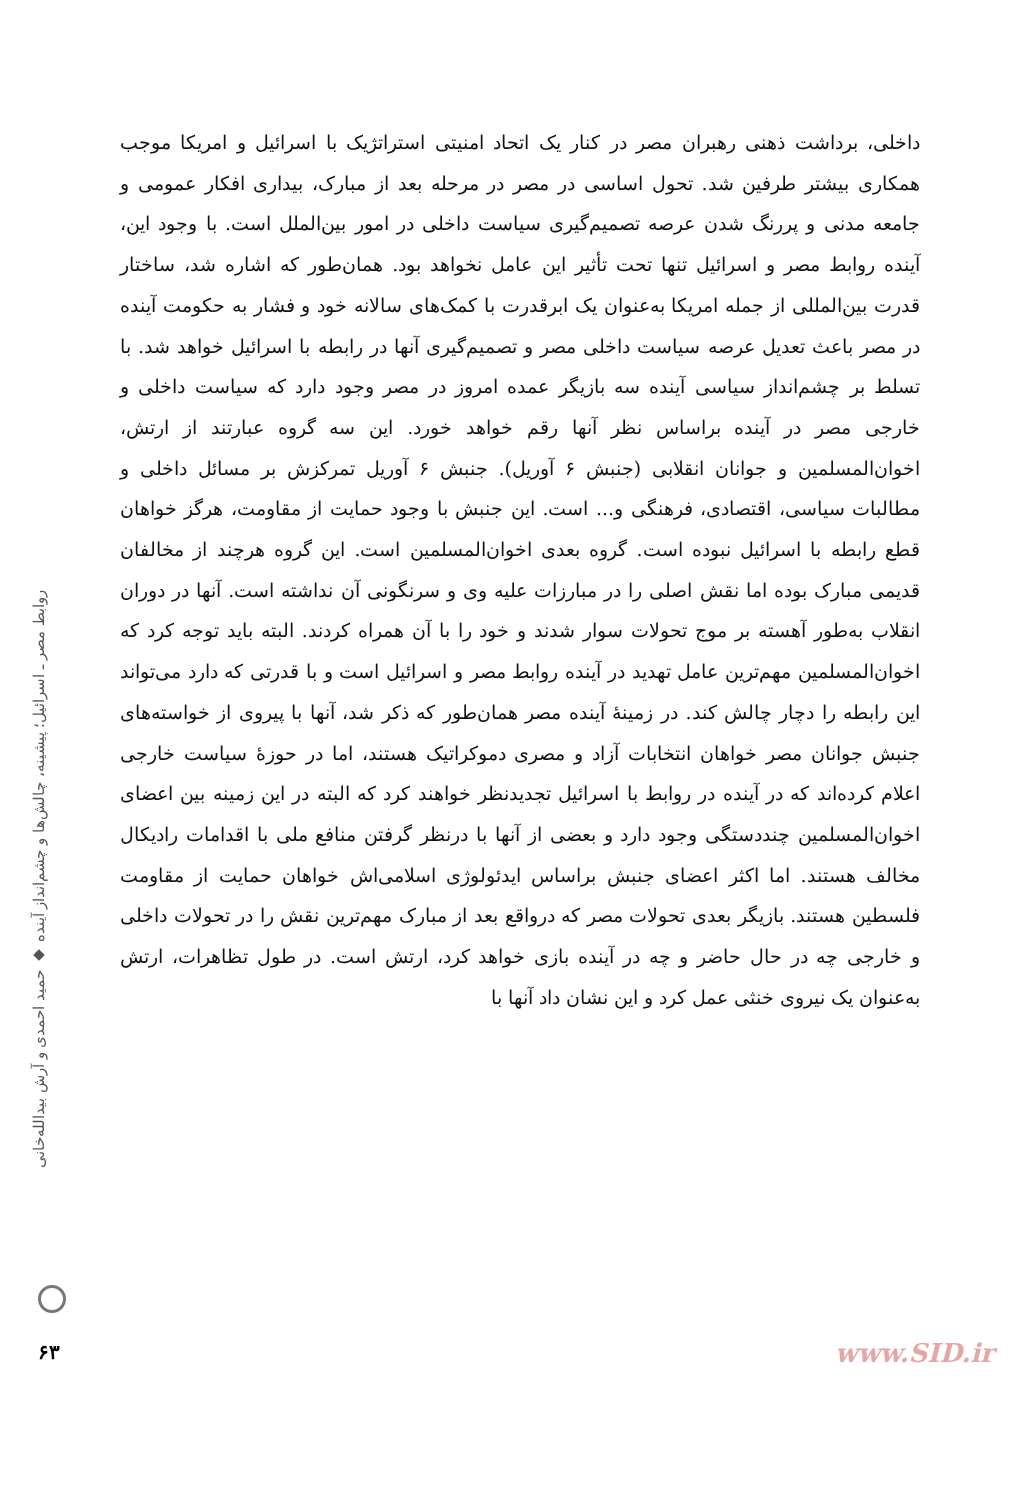داخلی، برداشت ذهنی رهبران مصر در کنار یک اتحاد امنیتی استراتژیک با اسرائیل و امریکا موجب همکاری بیشتر طرفین شد. تحول اساسی در مصر در مرحله بعد از مبارک، بیداری افکار عمومی و جامعه مدنی و پررنگ شدن عرصه تصمیم‌گیری سیاست داخلی در امور بین‌الملل است. با وجود این، آینده روابط مصر و اسرائیل تنها تحت تأثیر این عامل نخواهد بود. همان‌طور که اشاره شد، ساختار قدرت بین‌المللی از جمله امریکا به‌عنوان یک ابرقدرت با کمک‌های سالانه خود و فشار به حکومت آینده در مصر باعث تعدیل عرصه سیاست داخلی مصر و تصمیم‌گیری آنها در رابطه با اسرائیل خواهد شد. با تسلط بر چشم‌انداز سیاسی آینده سه بازیگر عمده امروز در مصر وجود دارد که سیاست داخلی و خارجی مصر در آینده براساس نظر آنها رقم خواهد خورد. این سه گروه عبارتند از ارتش، اخوان‌المسلمین و جوانان انقلابی (جنبش ۶ آوریل). جنبش ۶ آوریل تمرکزش بر مسائل داخلی و مطالبات سیاسی، اقتصادی، فرهنگی و... است. این جنبش با وجود حمایت از مقاومت، هرگز خواهان قطع رابطه با اسرائیل نبوده است. گروه بعدی اخوان‌المسلمین است. این گروه هرچند از مخالفان قدیمی مبارک بوده اما نقش اصلی را در مبارزات علیه وی و سرنگونی آن نداشته است. آنها در دوران انقلاب به‌طور آهسته بر موج تحولات سوار شدند و خود را با آن همراه کردند. البته باید توجه کرد که اخوان‌المسلمین مهم‌ترین عامل تهدید در آینده روابط مصر و اسرائیل است و با قدرتی که دارد می‌تواند این رابطه را دچار چالش کند. در زمینهٔ آینده مصر همان‌طور که ذکر شد، آنها با پیروی از خواسته‌های جنبش جوانان مصر خواهان انتخابات آزاد و مصری دموکراتیک هستند، اما در حوزهٔ سیاست خارجی اعلام کرده‌اند که در آینده در روابط با اسرائیل تجدیدنظر خواهند کرد که البته در این زمینه بین اعضای اخوان‌المسلمین چنددستگی وجود دارد و بعضی از آنها با درنظر گرفتن منافع ملی با اقدامات رادیکال مخالف هستند. اما اکثر اعضای جنبش براساس ایدئولوژی اسلامی‌اش خواهان حمایت از مقاومت فلسطین هستند. بازیگر بعدی تحولات مصر که درواقع بعد از مبارک مهم‌ترین نقش را در تحولات داخلی و خارجی چه در حال حاضر و چه در آینده بازی خواهد کرد، ارتش است. در طول تظاهرات، ارتش به‌عنوان یک نیروی خنثی عمل کرد و این نشان داد آنها با
روابط مصر ـ اسرائیل؛ پیشینه، چالش‌ها و چشم‌انداز آینده ◆ حمید احمدی و آرش بیدالله‌خانی
۶۳ www.SID.ir